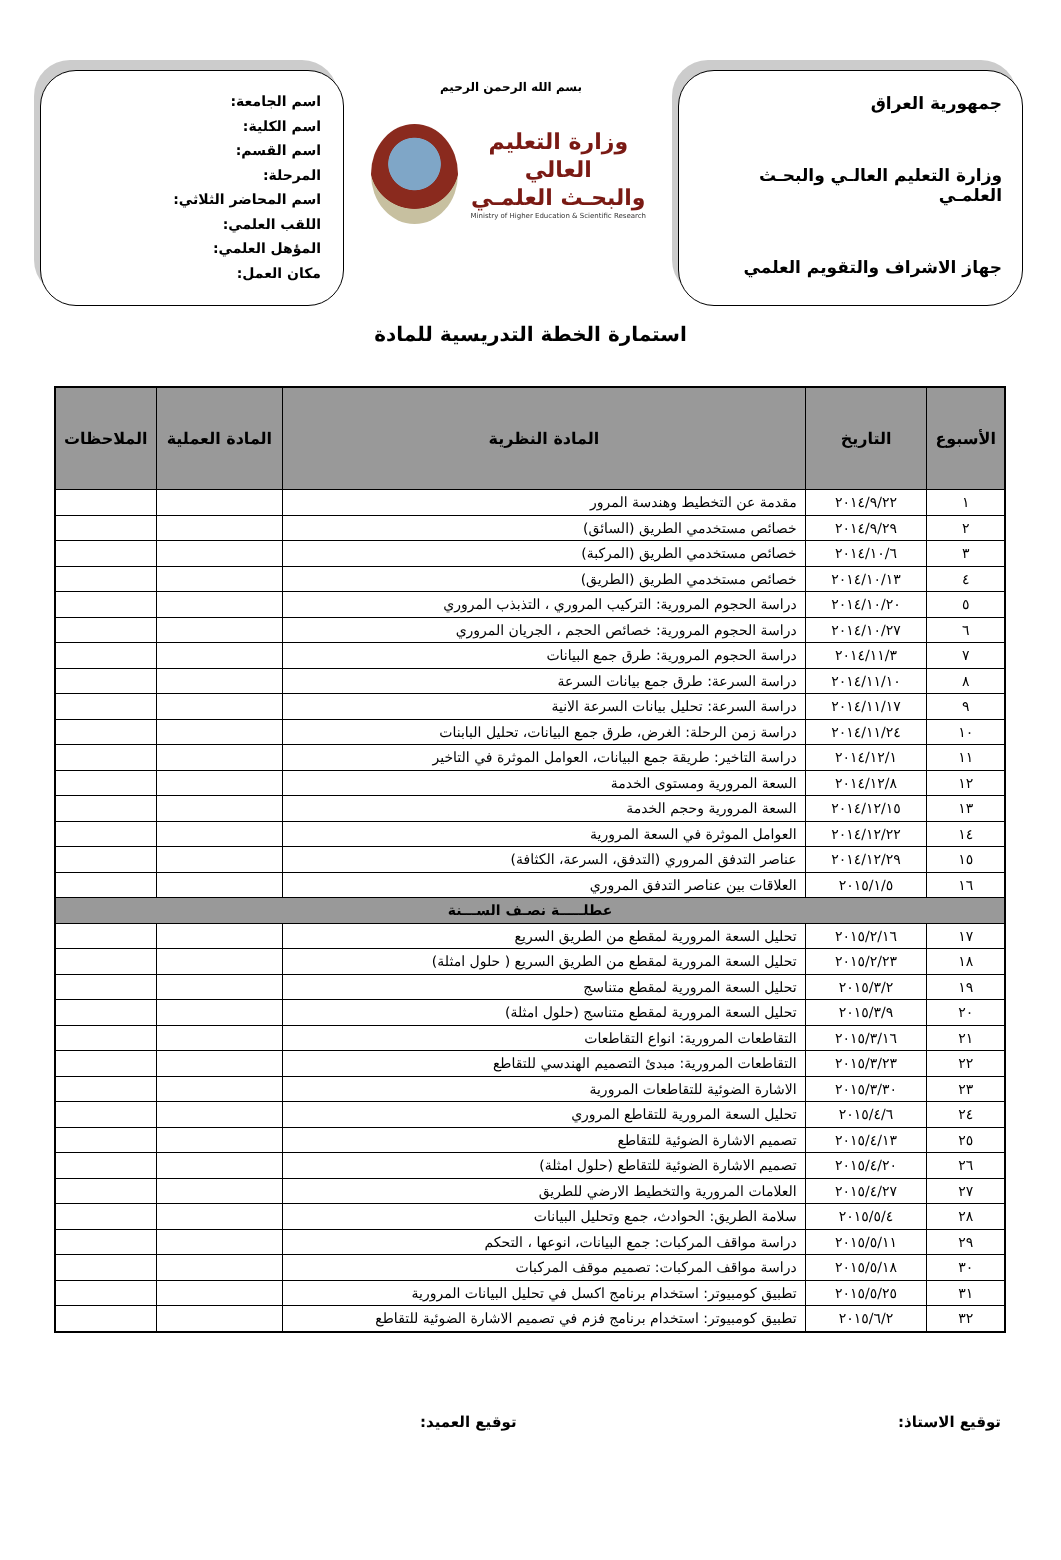جمهورية العراق
وزارة التعليم العالـي والبحـث العلمـي
جهاز الاشراف والتقويم العلمي
بسم الله الرحمن الرحيم
وزارة التعليم العالي
والبحـث العلمـي
Ministry of Higher Education & Scientific Research
اسم الجامعة:
اسم الكلية:
اسم القسم:
المرحلة:
اسم المحاضر الثلاثي:
اللقب العلمي:
المؤهل العلمي:
مكان العمل:
استمارة الخطة التدريسية للمادة
| الأسبوع | التاريخ | المادة النظرية | المادة العملية | الملاحظات |
| --- | --- | --- | --- | --- |
| ١ | ٢٠١٤/٩/٢٢ | مقدمة عن التخطيط وهندسة المرور | | |
| ٢ | ٢٠١٤/٩/٢٩ | خصائص مستخدمي الطريق (السائق) | | |
| ٣ | ٢٠١٤/١٠/٦ | خصائص مستخدمي الطريق (المركبة) | | |
| ٤ | ٢٠١٤/١٠/١٣ | خصائص مستخدمي الطريق (الطريق) | | |
| ٥ | ٢٠١٤/١٠/٢٠ | دراسة الحجوم المرورية: التركيب المروري ، التذبذب المروري | | |
| ٦ | ٢٠١٤/١٠/٢٧ | دراسة الحجوم المرورية: خصائص الحجم ، الجريان المروري | | |
| ٧ | ٢٠١٤/١١/٣ | دراسة الحجوم المرورية: طرق جمع البيانات | | |
| ٨ | ٢٠١٤/١١/١٠ | دراسة السرعة: طرق جمع بيانات السرعة | | |
| ٩ | ٢٠١٤/١١/١٧ | دراسة السرعة: تحليل بيانات السرعة الانية | | |
| ١٠ | ٢٠١٤/١١/٢٤ | دراسة زمن الرحلة: الغرض، طرق جمع البيانات، تحليل البابنات | | |
| ١١ | ٢٠١٤/١٢/١ | دراسة التاخير: طريقة جمع البيانات، العوامل الموثرة في التاخير | | |
| ١٢ | ٢٠١٤/١٢/٨ | السعة المرورية ومستوى الخدمة | | |
| ١٣ | ٢٠١٤/١٢/١٥ | السعة المرورية وحجم الخدمة | | |
| ١٤ | ٢٠١٤/١٢/٢٢ | العوامل الموثرة في السعة المرورية | | |
| ١٥ | ٢٠١٤/١٢/٢٩ | عناصر التدفق المروري (التدفق، السرعة، الكثافة) | | |
| ١٦ | ٢٠١٥/١/٥ | العلاقات بين عناصر التدفق المروري | | |
| عطلـــــة نصـف الســـنة | | | | |
| ١٧ | ٢٠١٥/٢/١٦ | تحليل السعة المرورية لمقطع من الطريق السريع | | |
| ١٨ | ٢٠١٥/٢/٢٣ | تحليل السعة المرورية لمقطع من الطريق السريع ( حلول امثلة) | | |
| ١٩ | ٢٠١٥/٣/٢ | تحليل السعة المرورية لمقطع متناسج | | |
| ٢٠ | ٢٠١٥/٣/٩ | تحليل السعة المرورية لمقطع متناسج (حلول امثلة) | | |
| ٢١ | ٢٠١٥/٣/١٦ | التقاطعات المرورية: انواع التقاطعات | | |
| ٢٢ | ٢٠١٥/٣/٢٣ | التقاطعات المرورية: مبدئ التصميم الهندسي للتقاطع | | |
| ٢٣ | ٢٠١٥/٣/٣٠ | الاشارة الضوئية للتقاطعات المرورية | | |
| ٢٤ | ٢٠١٥/٤/٦ | تحليل السعة المرورية للتقاطع المروري | | |
| ٢٥ | ٢٠١٥/٤/١٣ | تصميم الاشارة الضوئية للتقاطع | | |
| ٢٦ | ٢٠١٥/٤/٢٠ | تصميم الاشارة الضوئية للتقاطع (حلول امثلة) | | |
| ٢٧ | ٢٠١٥/٤/٢٧ | العلامات المرورية والتخطيط الارضي للطريق | | |
| ٢٨ | ٢٠١٥/٥/٤ | سلامة الطريق: الحوادث، جمع وتحليل البيانات | | |
| ٢٩ | ٢٠١٥/٥/١١ | دراسة مواقف المركبات: جمع البيانات، انوعها ، التحكم | | |
| ٣٠ | ٢٠١٥/٥/١٨ | دراسة مواقف المركبات: تصميم موقف المركبات | | |
| ٣١ | ٢٠١٥/٥/٢٥ | تطبيق كومبيوتر: استخدام برنامج اكسل في تحليل البيانات المرورية | | |
| ٣٢ | ٢٠١٥/٦/٢ | تطبيق كومبيوتر: استخدام برنامج فزم في تصميم الاشارة الضوئية للتقاطع | | |
توقيع الاستاذ: توقيع العميد: